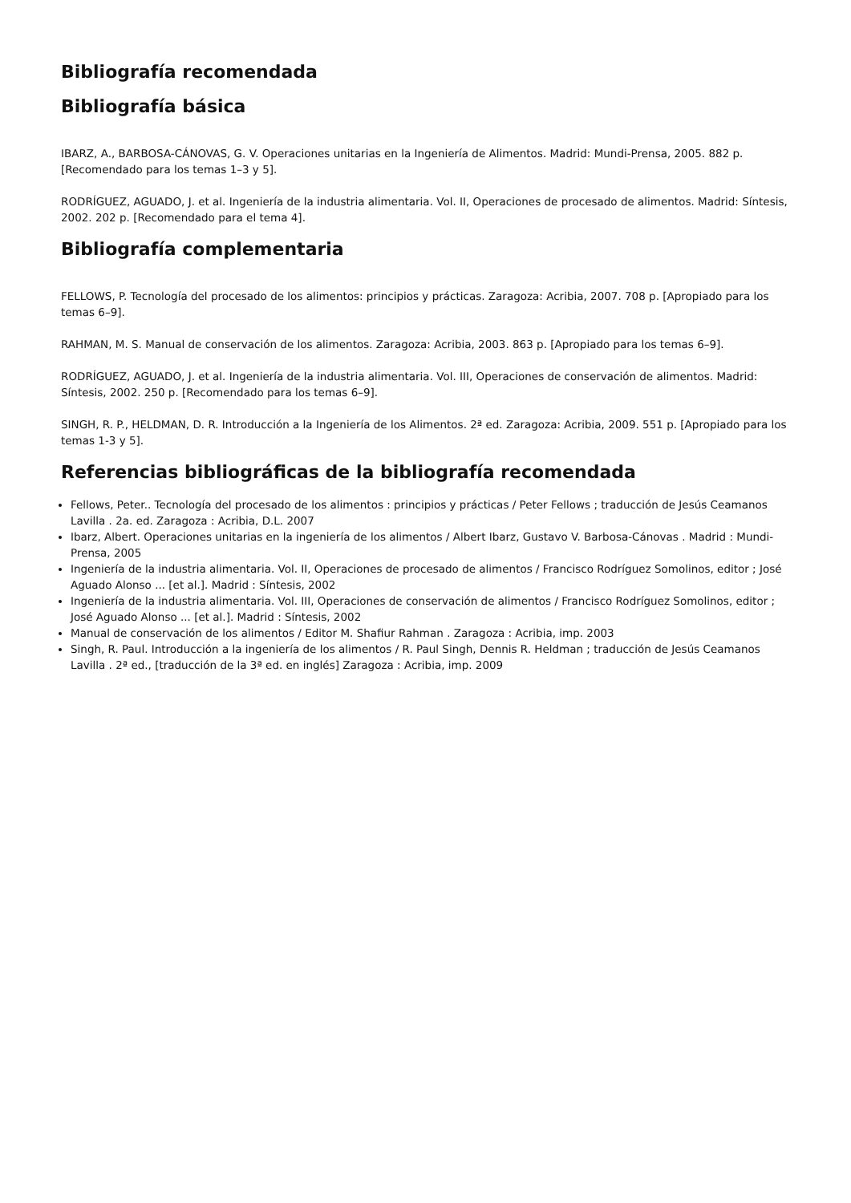Bibliografía recomendada
Bibliografía básica
IBARZ, A., BARBOSA-CÁNOVAS, G. V. Operaciones unitarias en la Ingeniería de Alimentos. Madrid: Mundi-Prensa, 2005. 882 p. [Recomendado para los temas 1–3 y 5].
RODRÍGUEZ, AGUADO, J. et al. Ingeniería de la industria alimentaria. Vol. II, Operaciones de procesado de alimentos. Madrid: Síntesis, 2002. 202 p. [Recomendado para el tema 4].
Bibliografía complementaria
FELLOWS, P. Tecnología del procesado de los alimentos: principios y prácticas. Zaragoza: Acribia, 2007. 708 p. [Apropiado para los temas 6–9].
RAHMAN, M. S. Manual de conservación de los alimentos. Zaragoza: Acribia, 2003. 863 p. [Apropiado para los temas 6–9].
RODRÍGUEZ, AGUADO, J. et al. Ingeniería de la industria alimentaria. Vol. III, Operaciones de conservación de alimentos. Madrid: Síntesis, 2002. 250 p. [Recomendado para los temas 6–9].
SINGH, R. P., HELDMAN, D. R. Introducción a la Ingeniería de los Alimentos. 2ª ed. Zaragoza: Acribia, 2009. 551 p. [Apropiado para los temas 1-3 y 5].
Referencias bibliográficas de la bibliografía recomendada
Fellows, Peter.. Tecnología del procesado de los alimentos : principios y prácticas / Peter Fellows ; traducción de Jesús Ceamanos Lavilla . 2a. ed. Zaragoza : Acribia, D.L. 2007
Ibarz, Albert. Operaciones unitarias en la ingeniería de los alimentos / Albert Ibarz, Gustavo V. Barbosa-Cánovas . Madrid : Mundi-Prensa, 2005
Ingeniería de la industria alimentaria. Vol. II, Operaciones de procesado de alimentos / Francisco Rodríguez Somolinos, editor ; José Aguado Alonso ... [et al.]. Madrid : Síntesis, 2002
Ingeniería de la industria alimentaria. Vol. III, Operaciones de conservación de alimentos / Francisco Rodríguez Somolinos, editor ; José Aguado Alonso ... [et al.]. Madrid : Síntesis, 2002
Manual de conservación de los alimentos / Editor M. Shafiur Rahman . Zaragoza : Acribia, imp. 2003
Singh, R. Paul. Introducción a la ingeniería de los alimentos / R. Paul Singh, Dennis R. Heldman ; traducción de Jesús Ceamanos Lavilla . 2ª ed., [traducción de la 3ª ed. en inglés] Zaragoza : Acribia, imp. 2009